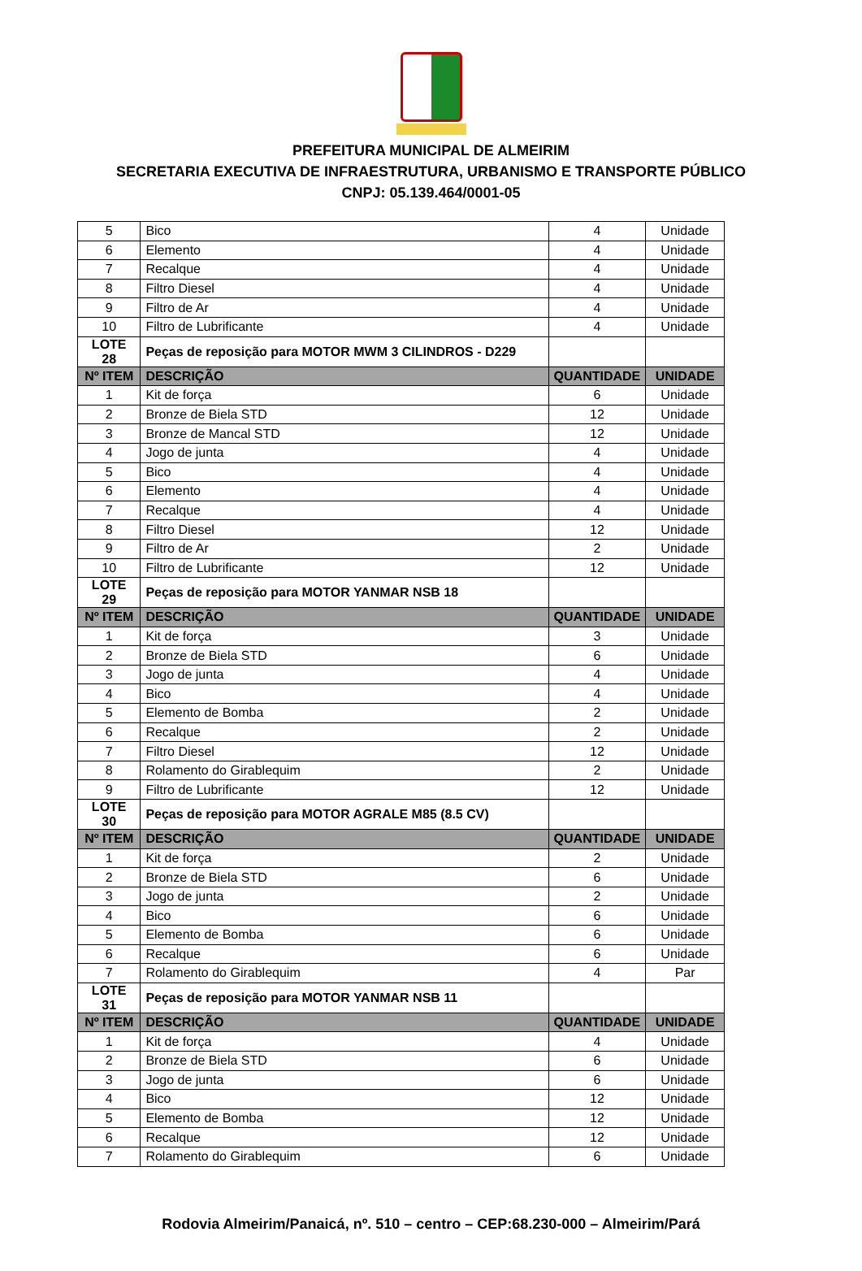PREFEITURA MUNICIPAL DE ALMEIRIM
SECRETARIA EXECUTIVA DE INFRAESTRUTURA, URBANISMO E TRANSPORTE PÚBLICO
CNPJ: 05.139.464/0001-05
| 5 | Bico | 4 | Unidade |
| 6 | Elemento | 4 | Unidade |
| 7 | Recalque | 4 | Unidade |
| 8 | Filtro Diesel | 4 | Unidade |
| 9 | Filtro de Ar | 4 | Unidade |
| 10 | Filtro de Lubrificante | 4 | Unidade |
| LOTE 28 | Peças de reposição para MOTOR MWM 3 CILINDROS - D229 | | |
| Nº ITEM | DESCRIÇÃO | QUANTIDADE | UNIDADE |
| 1 | Kit de força | 6 | Unidade |
| 2 | Bronze de Biela STD | 12 | Unidade |
| 3 | Bronze de Mancal STD | 12 | Unidade |
| 4 | Jogo de junta | 4 | Unidade |
| 5 | Bico | 4 | Unidade |
| 6 | Elemento | 4 | Unidade |
| 7 | Recalque | 4 | Unidade |
| 8 | Filtro Diesel | 12 | Unidade |
| 9 | Filtro de Ar | 2 | Unidade |
| 10 | Filtro de Lubrificante | 12 | Unidade |
| LOTE 29 | Peças de reposição para MOTOR YANMAR NSB 18 | | |
| Nº ITEM | DESCRIÇÃO | QUANTIDADE | UNIDADE |
| 1 | Kit de força | 3 | Unidade |
| 2 | Bronze de Biela STD | 6 | Unidade |
| 3 | Jogo de junta | 4 | Unidade |
| 4 | Bico | 4 | Unidade |
| 5 | Elemento de Bomba | 2 | Unidade |
| 6 | Recalque | 2 | Unidade |
| 7 | Filtro Diesel | 12 | Unidade |
| 8 | Rolamento do Girablequim | 2 | Unidade |
| 9 | Filtro de Lubrificante | 12 | Unidade |
| LOTE 30 | Peças de reposição para MOTOR AGRALE M85 (8.5 CV) | | |
| Nº ITEM | DESCRIÇÃO | QUANTIDADE | UNIDADE |
| 1 | Kit de força | 2 | Unidade |
| 2 | Bronze de Biela STD | 6 | Unidade |
| 3 | Jogo de junta | 2 | Unidade |
| 4 | Bico | 6 | Unidade |
| 5 | Elemento de Bomba | 6 | Unidade |
| 6 | Recalque | 6 | Unidade |
| 7 | Rolamento do Girablequim | 4 | Par |
| LOTE 31 | Peças de reposição para MOTOR YANMAR NSB 11 | | |
| Nº ITEM | DESCRIÇÃO | QUANTIDADE | UNIDADE |
| 1 | Kit de força | 4 | Unidade |
| 2 | Bronze de Biela STD | 6 | Unidade |
| 3 | Jogo de junta | 6 | Unidade |
| 4 | Bico | 12 | Unidade |
| 5 | Elemento de Bomba | 12 | Unidade |
| 6 | Recalque | 12 | Unidade |
| 7 | Rolamento do Girablequim | 6 | Unidade |
Rodovia Almeirim/Panaicá, nº. 510 – centro – CEP:68.230-000 – Almeirim/Pará